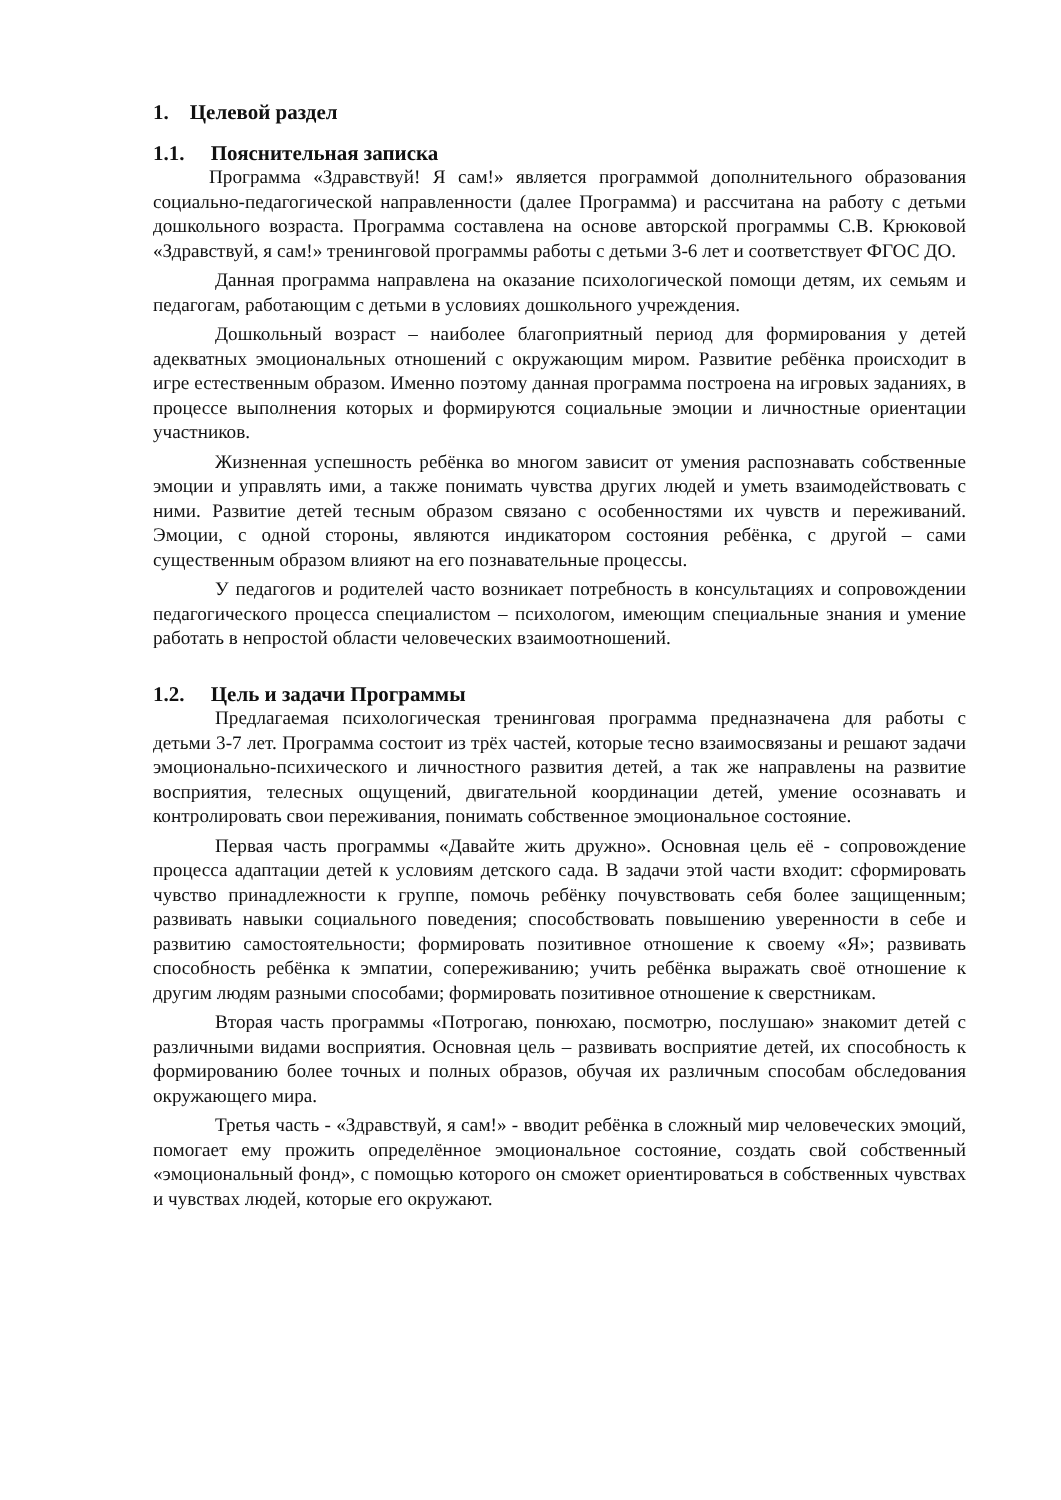1. Целевой раздел
1.1. Пояснительная записка
Программа «Здравствуй! Я сам!» является программой дополнительного образования социально-педагогической направленности (далее Программа) и рассчитана на работу с детьми дошкольного возраста. Программа составлена на основе авторской программы С.В. Крюковой «Здравствуй, я сам!» тренинговой программы работы с детьми 3-6 лет и соответствует ФГОС ДО.
Данная программа направлена на оказание психологической помощи детям, их семьям и педагогам, работающим с детьми в условиях дошкольного учреждения.
Дошкольный возраст – наиболее благоприятный период для формирования у детей адекватных эмоциональных отношений с окружающим миром. Развитие ребёнка происходит в игре естественным образом. Именно поэтому данная программа построена на игровых заданиях, в процессе выполнения которых и формируются социальные эмоции и личностные ориентации участников.
Жизненная успешность ребёнка во многом зависит от умения распознавать собственные эмоции и управлять ими, а также понимать чувства других людей и уметь взаимодействовать с ними. Развитие детей тесным образом связано с особенностями их чувств и переживаний. Эмоции, с одной стороны, являются индикатором состояния ребёнка, с другой – сами существенным образом влияют на его познавательные процессы.
У педагогов и родителей часто возникает потребность в консультациях и сопровождении педагогического процесса специалистом – психологом, имеющим специальные знания и умение работать в непростой области человеческих взаимоотношений.
1.2. Цель и задачи Программы
Предлагаемая психологическая тренинговая программа предназначена для работы с детьми 3-7 лет. Программа состоит из трёх частей, которые тесно взаимосвязаны и решают задачи эмоционально-психического и личностного развития детей, а так же направлены на развитие восприятия, телесных ощущений, двигательной координации детей, умение осознавать и контролировать свои переживания, понимать собственное эмоциональное состояние.
Первая часть программы «Давайте жить дружно». Основная цель её - сопровождение процесса адаптации детей к условиям детского сада. В задачи этой части входит: сформировать чувство принадлежности к группе, помочь ребёнку почувствовать себя более защищенным; развивать навыки социального поведения; способствовать повышению уверенности в себе и развитию самостоятельности; формировать позитивное отношение к своему «Я»; развивать способность ребёнка к эмпатии, сопереживанию; учить ребёнка выражать своё отношение к другим людям разными способами; формировать позитивное отношение к сверстникам.
Вторая часть программы «Потрогаю, понюхаю, посмотрю, послушаю» знакомит детей с различными видами восприятия. Основная цель – развивать восприятие детей, их способность к формированию более точных и полных образов, обучая их различным способам обследования окружающего мира.
Третья часть - «Здравствуй, я сам!» - вводит ребёнка в сложный мир человеческих эмоций, помогает ему прожить определённое эмоциональное состояние, создать свой собственный «эмоциональный фонд», с помощью которого он сможет ориентироваться в собственных чувствах и чувствах людей, которые его окружают.